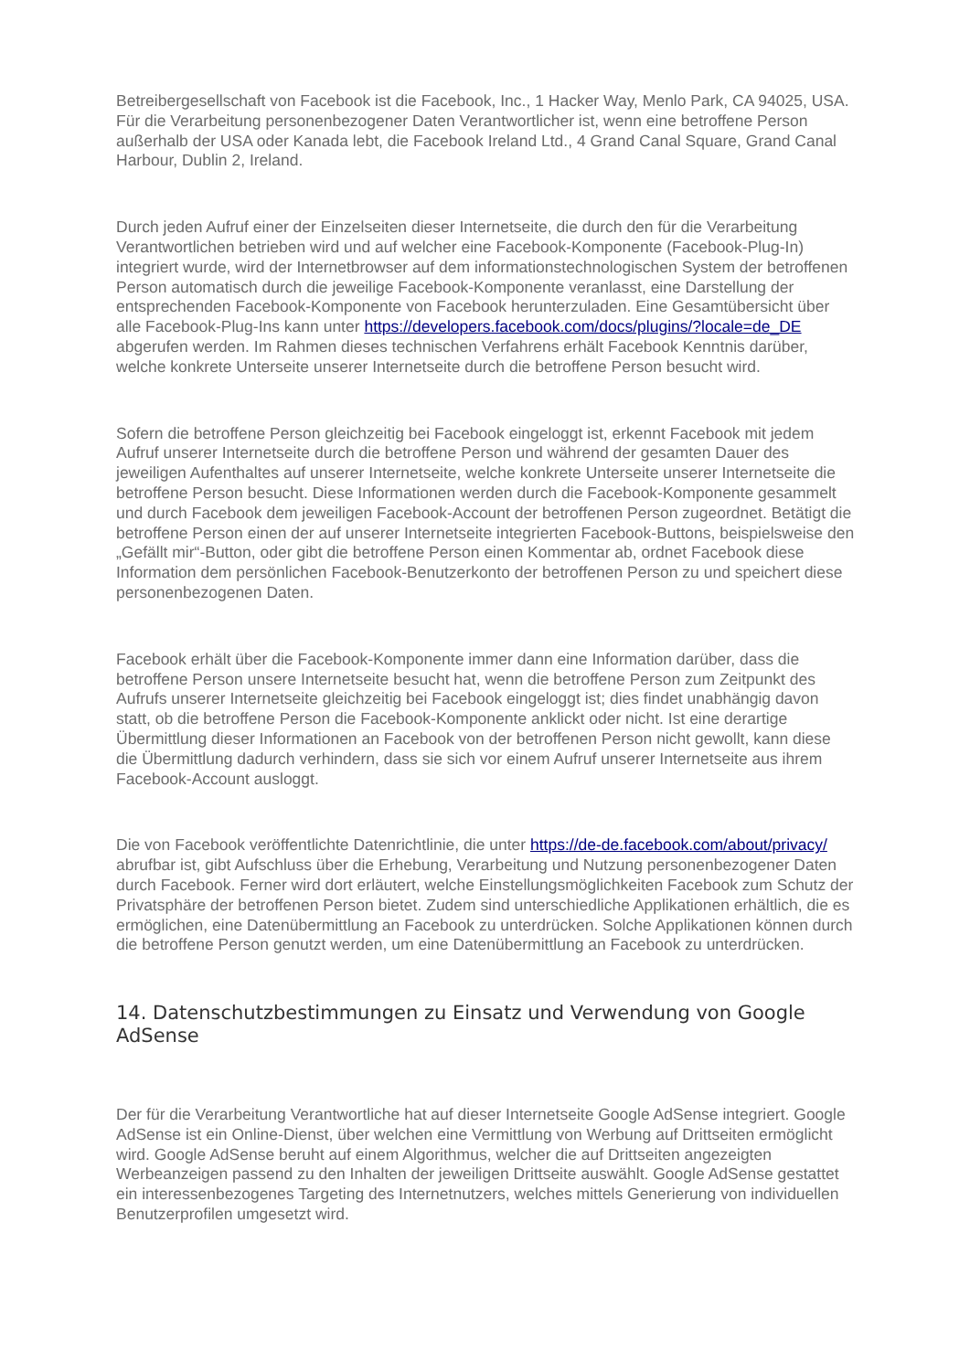Betreibergesellschaft von Facebook ist die Facebook, Inc., 1 Hacker Way, Menlo Park, CA 94025, USA. Für die Verarbeitung personenbezogener Daten Verantwortlicher ist, wenn eine betroffene Person außerhalb der USA oder Kanada lebt, die Facebook Ireland Ltd., 4 Grand Canal Square, Grand Canal Harbour, Dublin 2, Ireland.
Durch jeden Aufruf einer der Einzelseiten dieser Internetseite, die durch den für die Verarbeitung Verantwortlichen betrieben wird und auf welcher eine Facebook-Komponente (Facebook-Plug-In) integriert wurde, wird der Internetbrowser auf dem informationstechnologischen System der betroffenen Person automatisch durch die jeweilige Facebook-Komponente veranlasst, eine Darstellung der entsprechenden Facebook-Komponente von Facebook herunterzuladen. Eine Gesamtübersicht über alle Facebook-Plug-Ins kann unter https://developers.facebook.com/docs/plugins/?locale=de_DE abgerufen werden. Im Rahmen dieses technischen Verfahrens erhält Facebook Kenntnis darüber, welche konkrete Unterseite unserer Internetseite durch die betroffene Person besucht wird.
Sofern die betroffene Person gleichzeitig bei Facebook eingeloggt ist, erkennt Facebook mit jedem Aufruf unserer Internetseite durch die betroffene Person und während der gesamten Dauer des jeweiligen Aufenthaltes auf unserer Internetseite, welche konkrete Unterseite unserer Internetseite die betroffene Person besucht. Diese Informationen werden durch die Facebook-Komponente gesammelt und durch Facebook dem jeweiligen Facebook-Account der betroffenen Person zugeordnet. Betätigt die betroffene Person einen der auf unserer Internetseite integrierten Facebook-Buttons, beispielsweise den „Gefällt mir“-Button, oder gibt die betroffene Person einen Kommentar ab, ordnet Facebook diese Information dem persönlichen Facebook-Benutzerkonto der betroffenen Person zu und speichert diese personenbezogenen Daten.
Facebook erhält über die Facebook-Komponente immer dann eine Information darüber, dass die betroffene Person unsere Internetseite besucht hat, wenn die betroffene Person zum Zeitpunkt des Aufrufs unserer Internetseite gleichzeitig bei Facebook eingeloggt ist; dies findet unabhängig davon statt, ob die betroffene Person die Facebook-Komponente anklickt oder nicht. Ist eine derartige Übermittlung dieser Informationen an Facebook von der betroffenen Person nicht gewollt, kann diese die Übermittlung dadurch verhindern, dass sie sich vor einem Aufruf unserer Internetseite aus ihrem Facebook-Account ausloggt.
Die von Facebook veröffentlichte Datenrichtlinie, die unter https://de-de.facebook.com/about/privacy/ abrufbar ist, gibt Aufschluss über die Erhebung, Verarbeitung und Nutzung personenbezogener Daten durch Facebook. Ferner wird dort erläutert, welche Einstellungsmöglichkeiten Facebook zum Schutz der Privatsphäre der betroffenen Person bietet. Zudem sind unterschiedliche Applikationen erhältlich, die es ermöglichen, eine Datenübermittlung an Facebook zu unterdrücken. Solche Applikationen können durch die betroffene Person genutzt werden, um eine Datenübermittlung an Facebook zu unterdrücken.
14. Datenschutzbestimmungen zu Einsatz und Verwendung von Google AdSense
Der für die Verarbeitung Verantwortliche hat auf dieser Internetseite Google AdSense integriert. Google AdSense ist ein Online-Dienst, über welchen eine Vermittlung von Werbung auf Drittseiten ermöglicht wird. Google AdSense beruht auf einem Algorithmus, welcher die auf Drittseiten angezeigten Werbeanzeigen passend zu den Inhalten der jeweiligen Drittseite auswählt. Google AdSense gestattet ein interessenbezogenes Targeting des Internetnutzers, welches mittels Generierung von individuellen Benutzerprofilen umgesetzt wird.